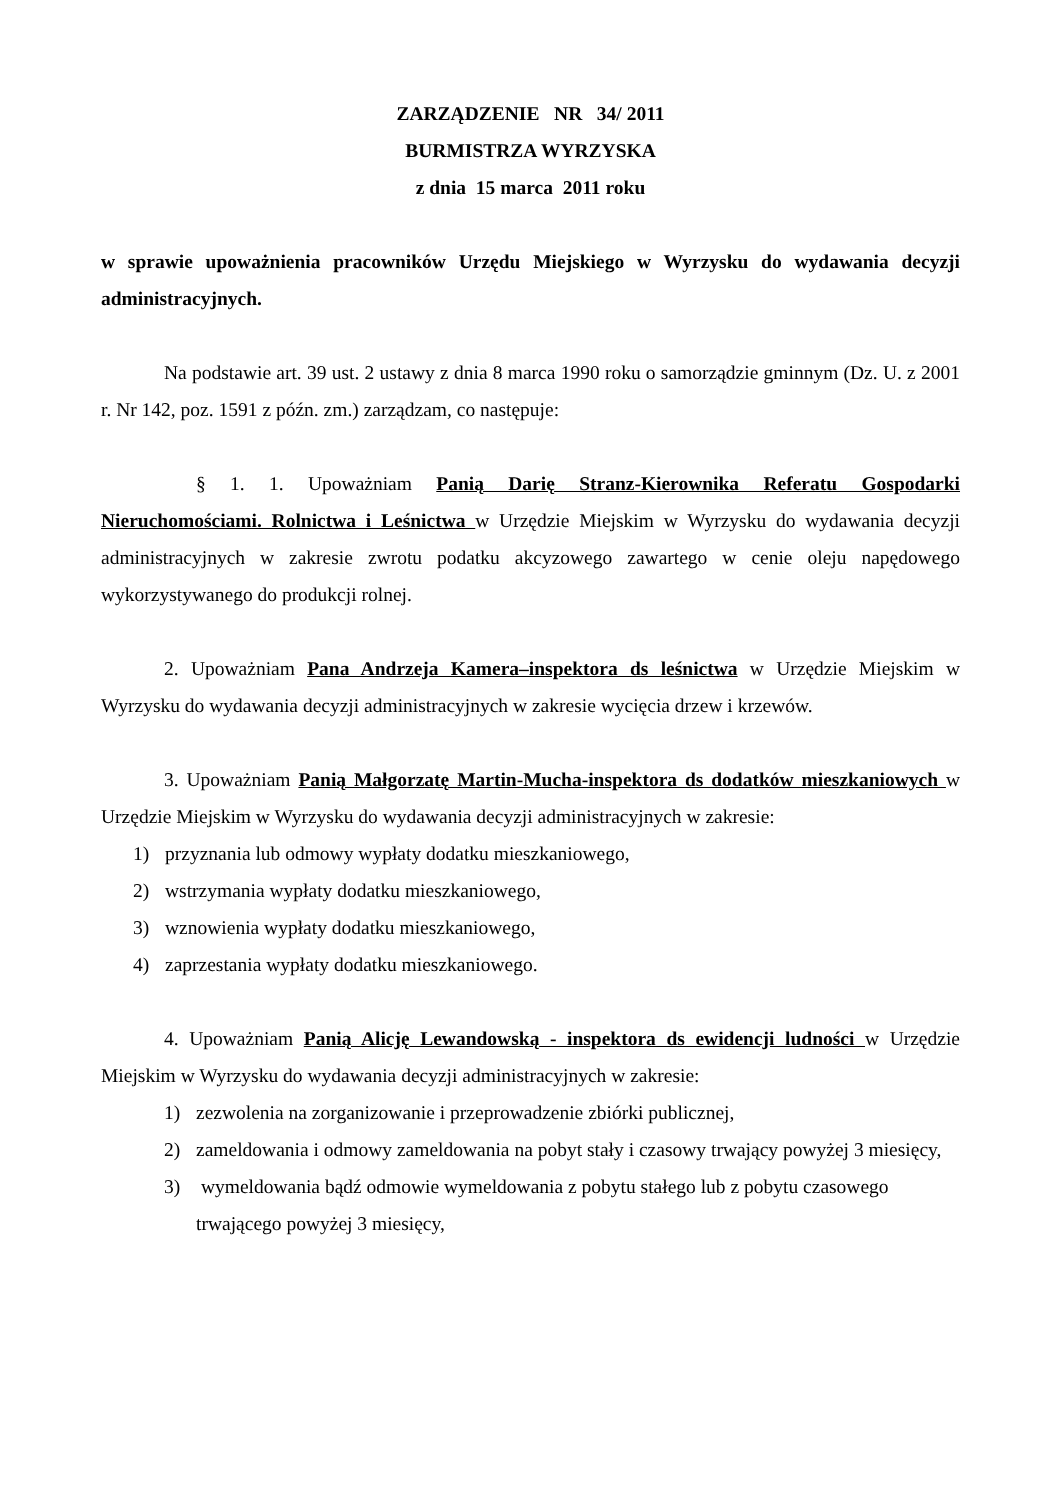ZARZĄDZENIE NR 34/ 2011
BURMISTRZA WYRZYSKA
z dnia 15 marca 2011 roku
w sprawie upoważnienia pracowników Urzędu Miejskiego w Wyrzysku do wydawania decyzji administracyjnych.
Na podstawie art. 39 ust. 2 ustawy z dnia 8 marca 1990 roku o samorządzie gminnym (Dz. U. z 2001 r. Nr 142, poz. 1591 z późn. zm.) zarządzam, co następuje:
§ 1. 1. Upoważniam Panią Darię Stranz-Kierownika Referatu Gospodarki Nieruchomościami. Rolnictwa i Leśnictwa w Urzędzie Miejskim w Wyrzysku do wydawania decyzji administracyjnych w zakresie zwrotu podatku akcyzowego zawartego w cenie oleju napędowego wykorzystywanego do produkcji rolnej.
2. Upoważniam Pana Andrzeja Kamera–inspektora ds leśnictwa w Urzędzie Miejskim w Wyrzysku do wydawania decyzji administracyjnych w zakresie wycięcia drzew i krzewów.
3. Upoważniam Panią Małgorzatę Martin-Mucha-inspektora ds dodatków mieszkaniowych w Urzędzie Miejskim w Wyrzysku do wydawania decyzji administracyjnych w zakresie:
1) przyznania lub odmowy wypłaty dodatku mieszkaniowego,
2) wstrzymania wypłaty dodatku mieszkaniowego,
3) wznowienia wypłaty dodatku mieszkaniowego,
4) zaprzestania wypłaty dodatku mieszkaniowego.
4. Upoważniam Panią Alicję Lewandowską - inspektora ds ewidencji ludności w Urzędzie Miejskim w Wyrzysku do wydawania decyzji administracyjnych w zakresie:
1) zezwolenia na zorganizowanie i przeprowadzenie zbiórki publicznej,
2) zameldowania i odmowy zameldowania na pobyt stały i czasowy trwający powyżej 3 miesięcy,
3) wymeldowania bądź odmowie wymeldowania z pobytu stałego lub z pobytu czasowego trwającego powyżej 3 miesięcy,